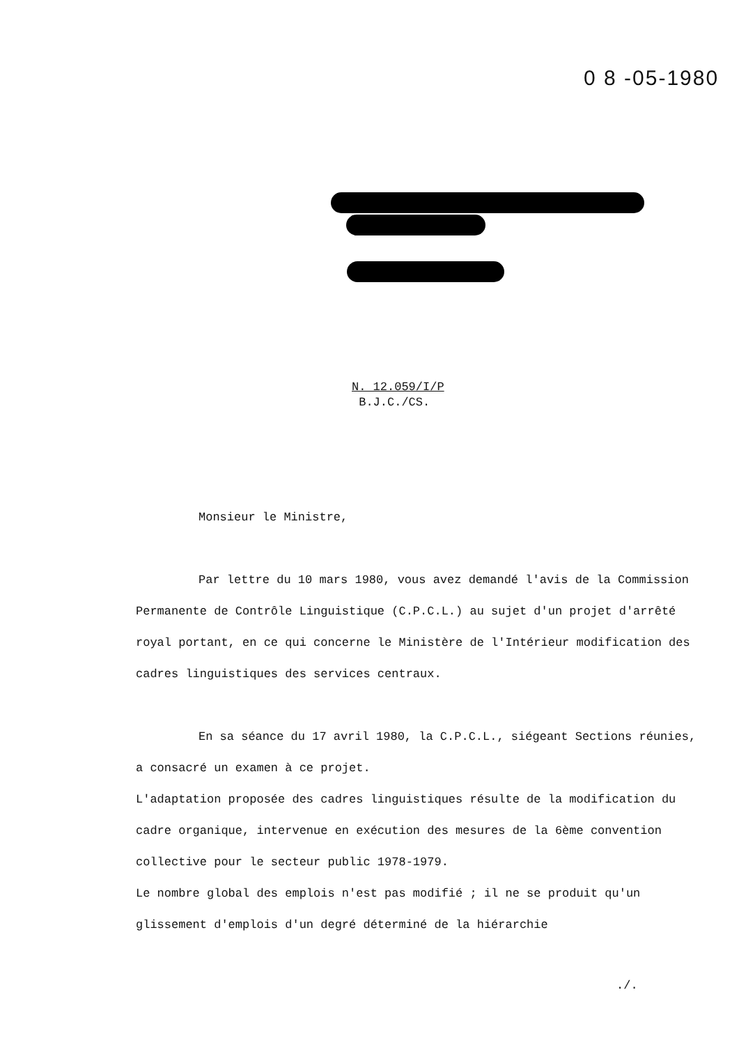0 8 -05-1980
N. 12.059/I/P
B.J.C./CS.
Monsieur le Ministre,
Par lettre du 10 mars 1980, vous avez demandé l'avis de la Commission Permanente de Contrôle Linguistique (C.P.C.L.) au sujet d'un projet d'arrêté royal portant, en ce qui concerne le Ministère de l'Intérieur modification des cadres linguistiques des services centraux.
En sa séance du 17 avril 1980, la C.P.C.L., siégeant Sections réunies, a consacré un examen à ce projet.
L'adaptation proposée des cadres linguistiques résulte de la modification du cadre organique, intervenue en exécution des mesures de la 6ème convention collective pour le secteur public 1978-1979.
Le nombre global des emplois n'est pas modifié ; il ne se produit qu'un glissement d'emplois d'un degré déterminé de la hiérarchie
./.